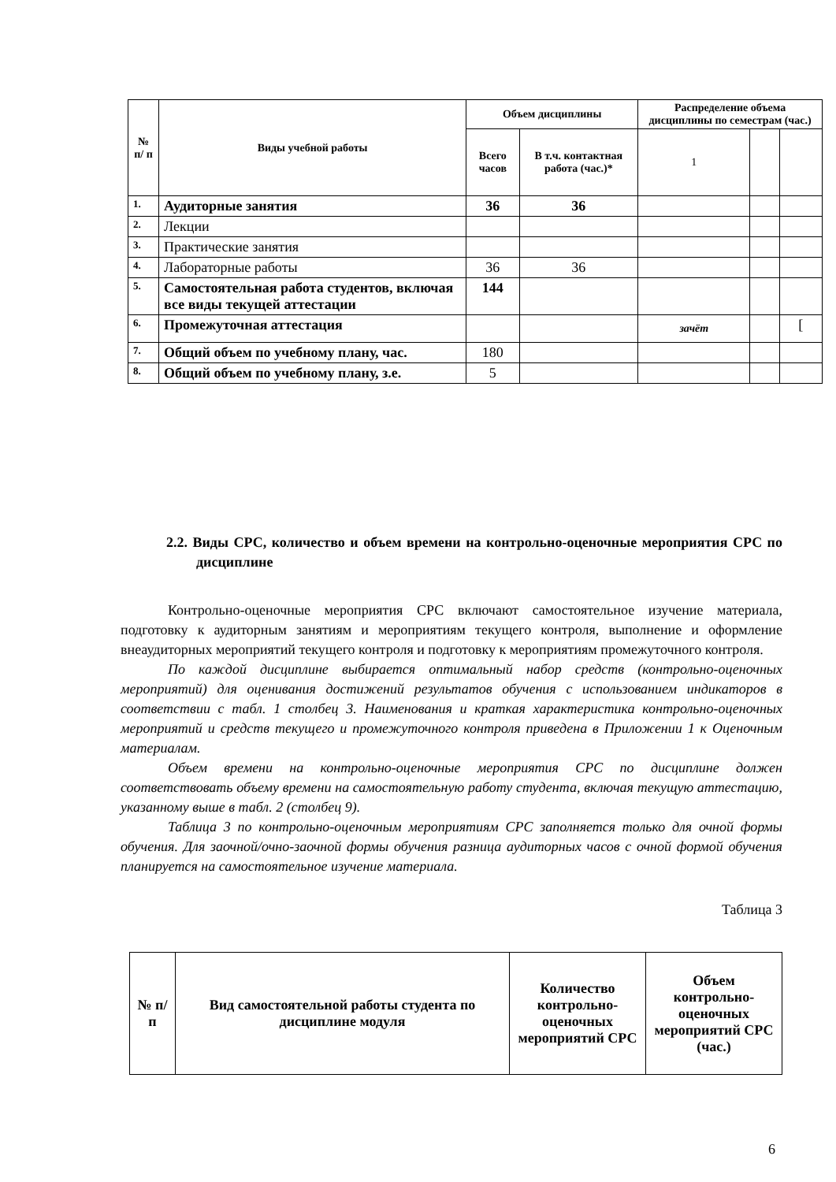| № п/ п | Виды учебной работы | Объем дисциплины | | Распределение объема дисциплины по семестрам (час.) | | |
| --- | --- | --- | --- | --- | --- | --- |
| | | Всего часов | В т.ч. контактная работа (час.)* | 1 | | |
| 1. | Аудиторные занятия | 36 | 36 | | | |
| 2. | Лекции | | | | | |
| 3. | Практические занятия | | | | | |
| 4. | Лабораторные работы | 36 | 36 | | | |
| 5. | Самостоятельная работа студентов, включая все виды текущей аттестации | 144 | | | | |
| 6. | Промежуточная аттестация | | | зачёт | | [ |
| 7. | Общий объем по учебному плану, час. | 180 | | | | |
| 8. | Общий объем по учебному плану, з.е. | 5 | | | | |
2.2. Виды СРС, количество и объем времени на контрольно-оценочные мероприятия СРС по дисциплине
Контрольно-оценочные мероприятия СРС включают самостоятельное изучение материала, подготовку к аудиторным занятиям и мероприятиям текущего контроля, выполнение и оформление внеаудиторных мероприятий текущего контроля и подготовку к мероприятиям промежуточного контроля.
По каждой дисциплине выбирается оптимальный набор средств (контрольно-оценочных мероприятий) для оценивания достижений результатов обучения с использованием индикаторов в соответствии с табл. 1 столбец 3. Наименования и краткая характеристика контрольно-оценочных мероприятий и средств текущего и промежуточного контроля приведена в Приложении 1 к Оценочным материалам.
Объем времени на контрольно-оценочные мероприятия СРС по дисциплине должен соответствовать объему времени на самостоятельную работу студента, включая текущую аттестацию, указанному выше в табл. 2 (столбец 9).
Таблица 3 по контрольно-оценочным мероприятиям СРС заполняется только для очной формы обучения. Для заочной/очно-заочной формы обучения разница аудиторных часов с очной формой обучения планируется на самостоятельное изучение материала.
Таблица 3
| № п/п | Вид самостоятельной работы студента по дисциплине модуля | Количество контрольно-оценочных мероприятий СРС | Объем контрольно-оценочных мероприятий СРС (час.) |
| --- | --- | --- | --- |
6